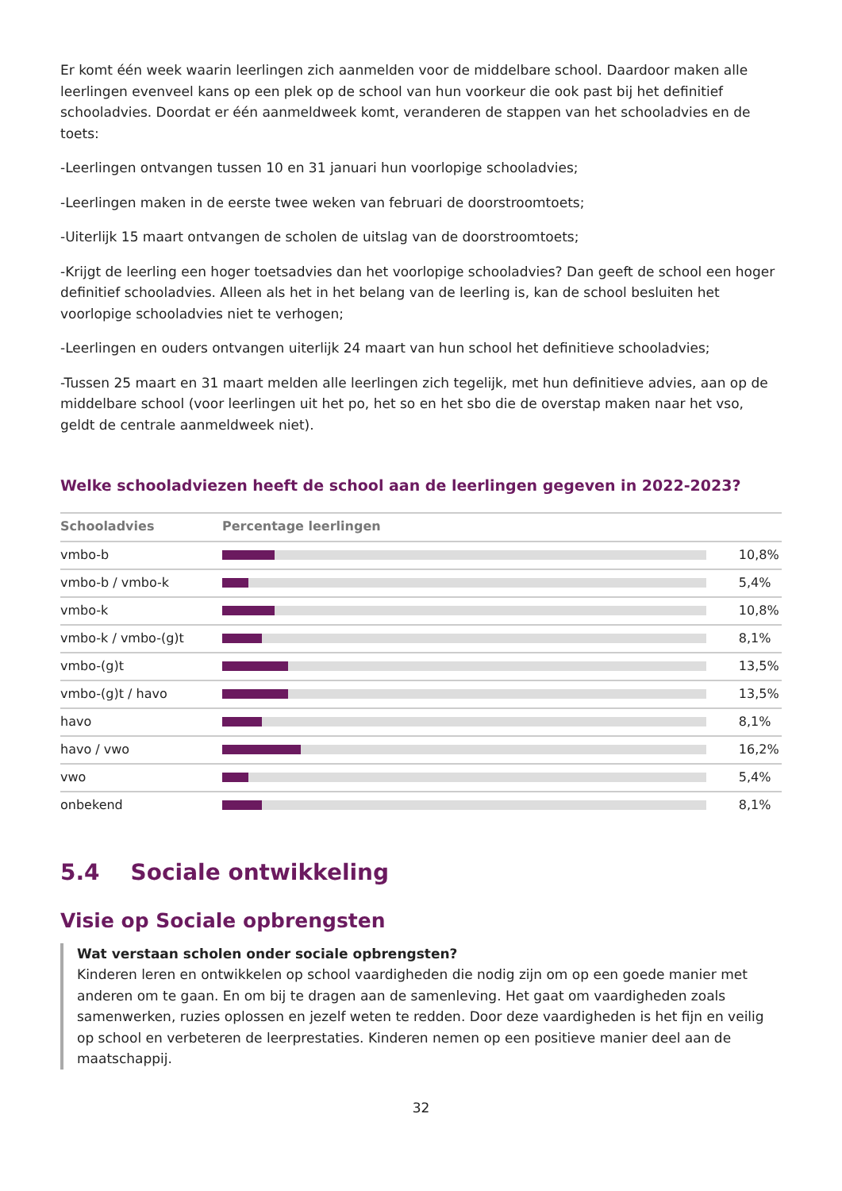Er komt één week waarin leerlingen zich aanmelden voor de middelbare school. Daardoor maken alle leerlingen evenveel kans op een plek op de school van hun voorkeur die ook past bij het definitief schooladvies. Doordat er één aanmeldweek komt, veranderen de stappen van het schooladvies en de toets:
-Leerlingen ontvangen tussen 10 en 31 januari hun voorlopige schooladvies;
-Leerlingen maken in de eerste twee weken van februari de doorstroomtoets;
-Uiterlijk 15 maart ontvangen de scholen de uitslag van de doorstroomtoets;
-Krijgt de leerling een hoger toetsadvies dan het voorlopige schooladvies? Dan geeft de school een hoger definitief schooladvies. Alleen als het in het belang van de leerling is, kan de school besluiten het voorlopige schooladvies niet te verhogen;
-Leerlingen en ouders ontvangen uiterlijk 24 maart van hun school het definitieve schooladvies;
-Tussen 25 maart en 31 maart melden alle leerlingen zich tegelijk, met hun definitieve advies, aan op de middelbare school (voor leerlingen uit het po, het so en het sbo die de overstap maken naar het vso, geldt de centrale aanmeldweek niet).
Welke schooladviezen heeft de school aan de leerlingen gegeven in 2022-2023?
| Schooladvies | Percentage leerlingen | |
| --- | --- | --- |
| vmbo-b | | 10,8% |
| vmbo-b / vmbo-k | | 5,4% |
| vmbo-k | | 10,8% |
| vmbo-k / vmbo-(g)t | | 8,1% |
| vmbo-(g)t | | 13,5% |
| vmbo-(g)t / havo | | 13,5% |
| havo | | 8,1% |
| havo / vwo | | 16,2% |
| vwo | | 5,4% |
| onbekend | | 8,1% |
5.4 Sociale ontwikkeling
Visie op Sociale opbrengsten
Wat verstaan scholen onder sociale opbrengsten?
Kinderen leren en ontwikkelen op school vaardigheden die nodig zijn om op een goede manier met anderen om te gaan. En om bij te dragen aan de samenleving. Het gaat om vaardigheden zoals samenwerken, ruzies oplossen en jezelf weten te redden. Door deze vaardigheden is het fijn en veilig op school en verbeteren de leerprestaties. Kinderen nemen op een positieve manier deel aan de maatschappij.
32